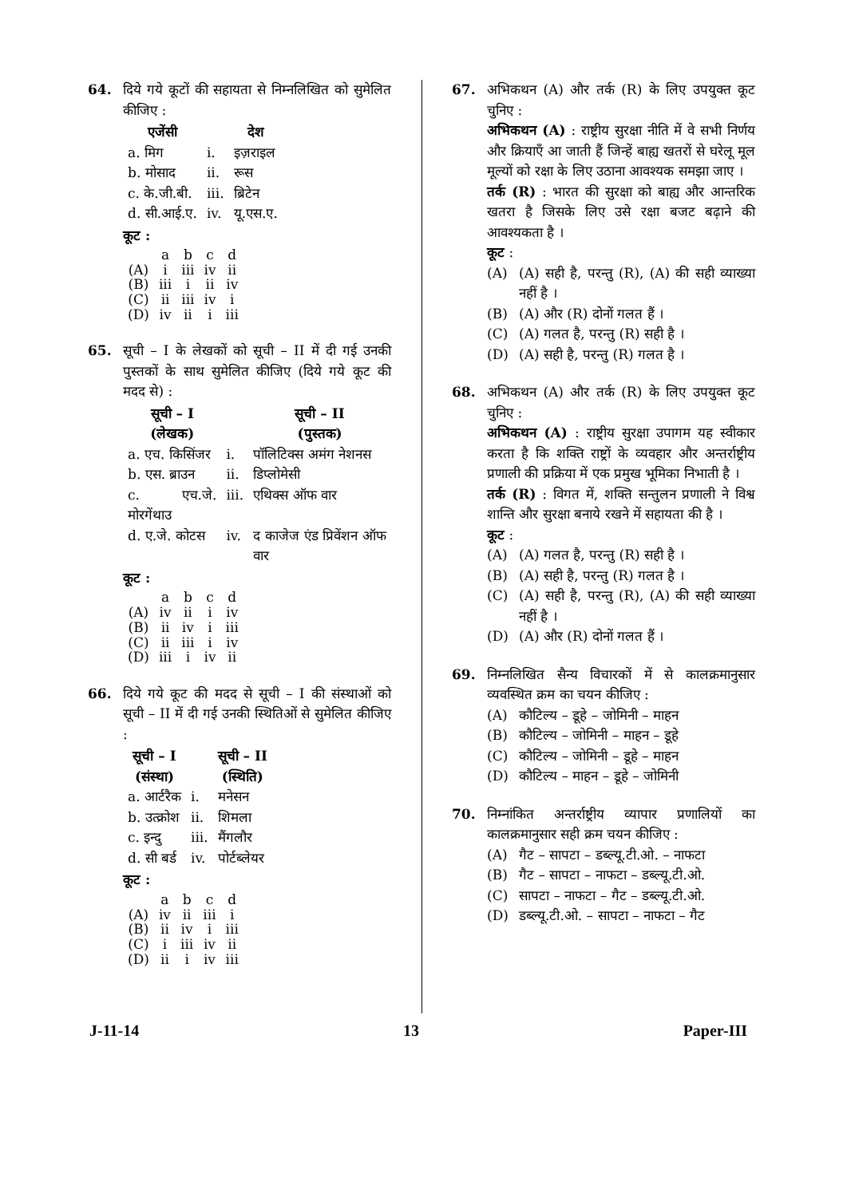64. दिये गये कूटों की सहायता से निम्नलिखित को सुमेलित कीजिए :
| एजेंसी | | देश |
| --- | --- | --- |
| a. मिग | i. | इज़राइल |
| b. मोसाद | ii. | रूस |
| c. के.जी.बी. | iii. | ब्रिटेन |
| d. सी.आई.ए. | iv. | यू.एस.ए. |
कूट :
| | a | b | c | d |
| (A) | i | iii | iv | ii |
| (B) | iii | i | ii | iv |
| (C) | ii | iii | iv | i |
| (D) | iv | ii | i | iii |
65. सूची – I के लेखकों को सूची – II में दी गई उनकी पुस्तकों के साथ सुमेलित कीजिए (दिये गये कूट की मदद से) :
| सूची – I (लेखक) | | सूची – II (पुस्तक) |
| --- | --- | --- |
| a. एच. किसिंजर | i. | पॉलिटिक्स अमंग नेशनस |
| b. एस. ब्राउन | ii. | डिप्लोमेसी |
| c. एच.जे. मोरगेंथाउ | iii. | एथिक्स ऑफ वार |
| d. ए.जे. कोटस | iv. | द काजेज एंड प्रिवेंशन ऑफ वार |
कूट :
| | a | b | c | d |
| (A) | iv | ii | i | iv |
| (B) | ii | iv | i | iii |
| (C) | ii | iii | i | iv |
| (D) | iii | i | iv | ii |
66. दिये गये कूट की मदद से सूची – I की संस्थाओं को सूची – II में दी गई उनकी स्थितिओं से सुमेलित कीजिए :
| सूची – I (संस्था) | | सूची – II (स्थिति) |
| --- | --- | --- |
| a. आर्टरैक | i. | मनेसन |
| b. उत्क्रोश | ii. | शिमला |
| c. इन्दु | iii. | मैंगलौर |
| d. सी बर्ड | iv. | पोर्टब्लेयर |
कूट :
| | a | b | c | d |
| (A) | iv | ii | iii | i |
| (B) | ii | iv | i | iii |
| (C) | i | iii | iv | ii |
| (D) | ii | i | iv | iii |
67. अभिकथन (A) और तर्क (R) के लिए उपयुक्त कूट चुनिए :
अभिकथन (A) : राष्ट्रीय सुरक्षा नीति में वे सभी निर्णय और क्रियाएँ आ जाती हैं जिन्हें बाह्य खतरों से घरेलू मूल मूल्यों को रक्षा के लिए उठाना आवश्यक समझा जाए ।
तर्क (R) : भारत की सुरक्षा को बाह्य और आन्तरिक खतरा है जिसके लिए उसे रक्षा बजट बढ़ाने की आवश्यकता है ।
कूट :
(A) (A) सही है, परन्तु (R), (A) की सही व्याख्या नहीं है ।
(B) (A) और (R) दोनों गलत हैं ।
(C) (A) गलत है, परन्तु (R) सही है ।
(D) (A) सही है, परन्तु (R) गलत है ।
68. अभिकथन (A) और तर्क (R) के लिए उपयुक्त कूट चुनिए :
अभिकथन (A) : राष्ट्रीय सुरक्षा उपागम यह स्वीकार करता है कि शक्ति राष्ट्रों के व्यवहार और अन्तर्राष्ट्रीय प्रणाली की प्रक्रिया में एक प्रमुख भूमिका निभाती है ।
तर्क (R) : विगत में, शक्ति सन्तुलन प्रणाली ने विश्व शान्ति और सुरक्षा बनाये रखने में सहायता की है ।
कूट :
(A) (A) गलत है, परन्तु (R) सही है ।
(B) (A) सही है, परन्तु (R) गलत है ।
(C) (A) सही है, परन्तु (R), (A) की सही व्याख्या नहीं है ।
(D) (A) और (R) दोनों गलत हैं ।
69. निम्नलिखित सैन्य विचारकों में से कालक्रमानुसार व्यवस्थित क्रम का चयन कीजिए :
(A) कौटिल्य – डूहे – जोमिनी – माहन
(B) कौटिल्य – जोमिनी – माहन – डूहे
(C) कौटिल्य – जोमिनी – डूहे – माहन
(D) कौटिल्य – माहन – डूहे – जोमिनी
70. निम्नांकित अन्तर्राष्ट्रीय व्यापार प्रणालियों का कालक्रमानुसार सही क्रम चयन कीजिए :
(A) गैट – सापटा – डब्ल्यू.टी.ओ. – नाफटा
(B) गैट – सापटा – नाफटा – डब्ल्यू.टी.ओ.
(C) सापटा – नाफटा – गैट – डब्ल्यू.टी.ओ.
(D) डब्ल्यू.टी.ओ. – सापटा – नाफटा – गैट
J-11-14 13 Paper-III